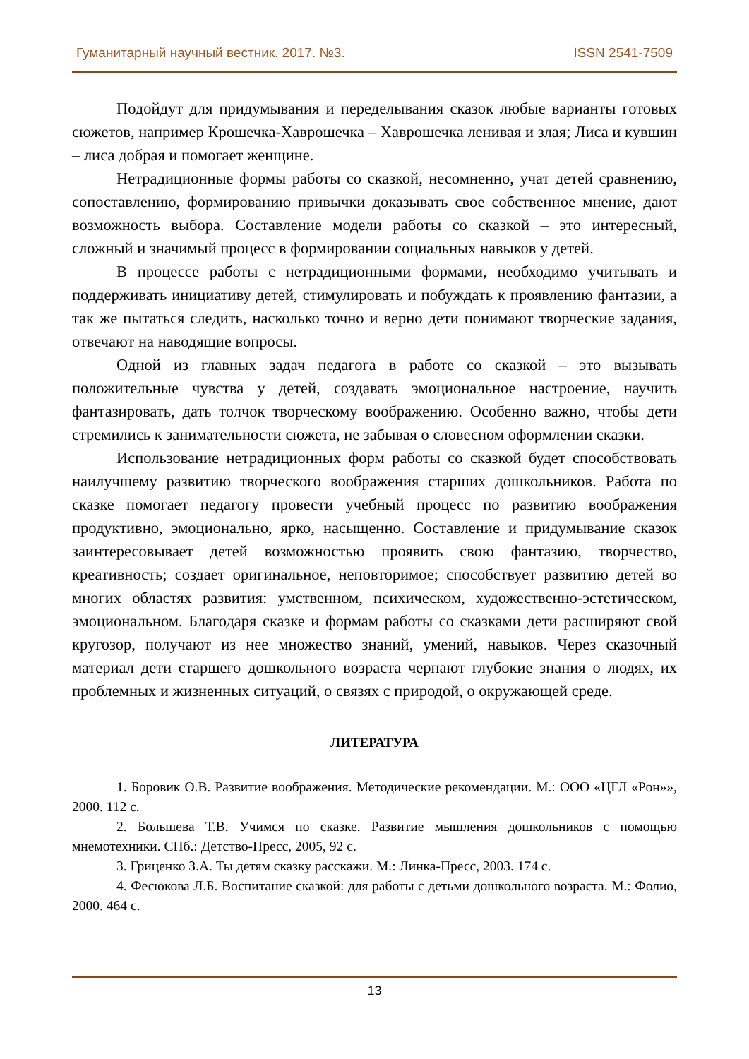Гуманитарный научный вестник. 2017. №3. ISSN 2541-7509
Подойдут для придумывания и переделывания сказок любые варианты готовых сюжетов, например Крошечка-Хаврошечка – Хаврошечка ленивая и злая; Лиса и кувшин – лиса добрая и помогает женщине.
Нетрадиционные формы работы со сказкой, несомненно, учат детей сравнению, сопоставлению, формированию привычки доказывать свое собственное мнение, дают возможность выбора. Составление модели работы со сказкой – это интересный, сложный и значимый процесс в формировании социальных навыков у детей.
В процессе работы с нетрадиционными формами, необходимо учитывать и поддерживать инициативу детей, стимулировать и побуждать к проявлению фантазии, а так же пытаться следить, насколько точно и верно дети понимают творческие задания, отвечают на наводящие вопросы.
Одной из главных задач педагога в работе со сказкой – это вызывать положительные чувства у детей, создавать эмоциональное настроение, научить фантазировать, дать толчок творческому воображению. Особенно важно, чтобы дети стремились к занимательности сюжета, не забывая о словесном оформлении сказки.
Использование нетрадиционных форм работы со сказкой будет способствовать наилучшему развитию творческого воображения старших дошкольников. Работа по сказке помогает педагогу провести учебный процесс по развитию воображения продуктивно, эмоционально, ярко, насыщенно. Составление и придумывание сказок заинтересовывает детей возможностью проявить свою фантазию, творчество, креативность; создает оригинальное, неповторимое; способствует развитию детей во многих областях развития: умственном, психическом, художественно-эстетическом, эмоциональном. Благодаря сказке и формам работы со сказками дети расширяют свой кругозор, получают из нее множество знаний, умений, навыков. Через сказочный материал дети старшего дошкольного возраста черпают глубокие знания о людях, их проблемных и жизненных ситуаций, о связях с природой, о окружающей среде.
ЛИТЕРАТУРА
1. Боровик О.В. Развитие воображения. Методические рекомендации. М.: ООО «ЦГЛ «Рон»», 2000. 112 с.
2. Большева Т.В. Учимся по сказке. Развитие мышления дошкольников с помощью мнемотехники. СПб.: Детство-Пресс, 2005, 92 с.
3. Гриценко З.А. Ты детям сказку расскажи. М.: Линка-Пресс, 2003. 174 с.
4. Фесюкова Л.Б. Воспитание сказкой: для работы с детьми дошкольного возраста. М.: Фолио, 2000. 464 с.
13